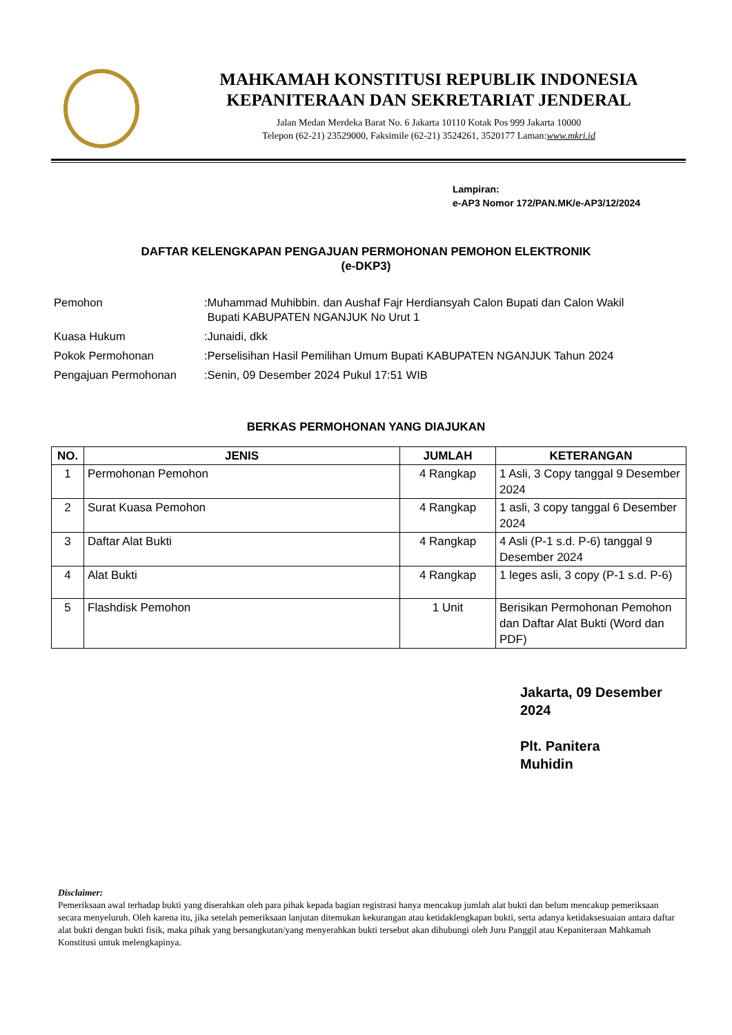MAHKAMAH KONSTITUSI REPUBLIK INDONESIA
KEPANITERAAN DAN SEKRETARIAT JENDERAL
Jalan Medan Merdeka Barat No. 6 Jakarta 10110 Kotak Pos 999 Jakarta 10000
Telepon (62-21) 23529000, Faksimile (62-21) 3524261, 3520177 Laman:www.mkri.id
Lampiran:
e-AP3 Nomor 172/PAN.MK/e-AP3/12/2024
DAFTAR KELENGKAPAN PENGAJUAN PERMOHONAN PEMOHON ELEKTRONIK
(e-DKP3)
| Pemohon | : | Muhammad Muhibbin. dan Aushaf Fajr Herdiansyah Calon Bupati dan Calon Wakil Bupati KABUPATEN NGANJUK No Urut 1 |
| Kuasa Hukum | : | Junaidi, dkk |
| Pokok Permohonan | : | Perselisihan Hasil Pemilihan Umum Bupati KABUPATEN NGANJUK Tahun 2024 |
| Pengajuan Permohonan | : | Senin, 09 Desember 2024 Pukul 17:51 WIB |
BERKAS PERMOHONAN YANG DIAJUKAN
| NO. | JENIS | JUMLAH | KETERANGAN |
| --- | --- | --- | --- |
| 1 | Permohonan Pemohon | 4 Rangkap | 1 Asli, 3 Copy tanggal 9 Desember 2024 |
| 2 | Surat Kuasa Pemohon | 4 Rangkap | 1 asli, 3 copy tanggal 6 Desember 2024 |
| 3 | Daftar Alat Bukti | 4 Rangkap | 4 Asli (P-1 s.d. P-6) tanggal 9 Desember 2024 |
| 4 | Alat Bukti | 4 Rangkap | 1 leges asli, 3 copy (P-1 s.d. P-6) |
| 5 | Flashdisk Pemohon | 1 Unit | Berisikan Permohonan Pemohon dan Daftar Alat Bukti (Word dan PDF) |
Jakarta, 09 Desember
2024
Plt. Panitera
Muhidin
Disclaimer:
Pemeriksaan awal terhadap bukti yang diserahkan oleh para pihak kepada bagian registrasi hanya mencakup jumlah alat bukti dan belum mencakup pemeriksaan secara menyeluruh. Oleh karena itu, jika setelah pemeriksaan lanjutan ditemukan kekurangan atau ketidaklengkapan bukti, serta adanya ketidaksesuaian antara daftar alat bukti dengan bukti fisik, maka pihak yang bersangkutan/yang menyerahkan bukti tersebut akan dihubungi oleh Juru Panggil atau Kepaniteraan Mahkamah Konstitusi untuk melengkapinya.